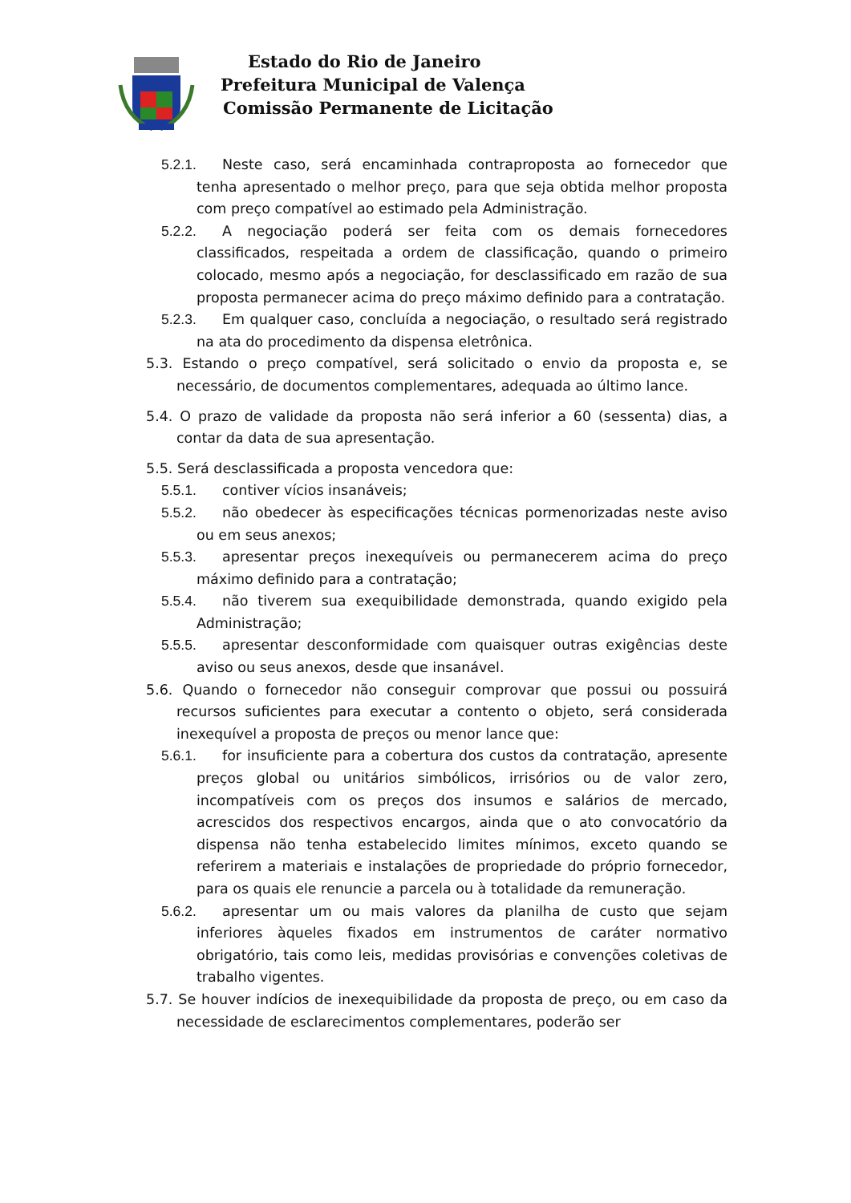Estado do Rio de Janeiro
Prefeitura Municipal de Valença
Comissão Permanente de Licitação
5.2.1. Neste caso, será encaminhada contraproposta ao fornecedor que tenha apresentado o melhor preço, para que seja obtida melhor proposta com preço compatível ao estimado pela Administração.
5.2.2. A negociação poderá ser feita com os demais fornecedores classificados, respeitada a ordem de classificação, quando o primeiro colocado, mesmo após a negociação, for desclassificado em razão de sua proposta permanecer acima do preço máximo definido para a contratação.
5.2.3. Em qualquer caso, concluída a negociação, o resultado será registrado na ata do procedimento da dispensa eletrônica.
5.3. Estando o preço compatível, será solicitado o envio da proposta e, se necessário, de documentos complementares, adequada ao último lance.
5.4. O prazo de validade da proposta não será inferior a 60 (sessenta) dias, a contar da data de sua apresentação.
5.5. Será desclassificada a proposta vencedora que:
5.5.1. contiver vícios insanáveis;
5.5.2. não obedecer às especificações técnicas pormenorizadas neste aviso ou em seus anexos;
5.5.3. apresentar preços inexequíveis ou permanecerem acima do preço máximo definido para a contratação;
5.5.4. não tiverem sua exequibilidade demonstrada, quando exigido pela Administração;
5.5.5. apresentar desconformidade com quaisquer outras exigências deste aviso ou seus anexos, desde que insanável.
5.6. Quando o fornecedor não conseguir comprovar que possui ou possuirá recursos suficientes para executar a contento o objeto, será considerada inexequível a proposta de preços ou menor lance que:
5.6.1. for insuficiente para a cobertura dos custos da contratação, apresente preços global ou unitários simbólicos, irrisórios ou de valor zero, incompatíveis com os preços dos insumos e salários de mercado, acrescidos dos respectivos encargos, ainda que o ato convocatório da dispensa não tenha estabelecido limites mínimos, exceto quando se referirem a materiais e instalações de propriedade do próprio fornecedor, para os quais ele renuncie a parcela ou à totalidade da remuneração.
5.6.2. apresentar um ou mais valores da planilha de custo que sejam inferiores àqueles fixados em instrumentos de caráter normativo obrigatório, tais como leis, medidas provisórias e convenções coletivas de trabalho vigentes.
5.7. Se houver indícios de inexequibilidade da proposta de preço, ou em caso da necessidade de esclarecimentos complementares, poderão ser